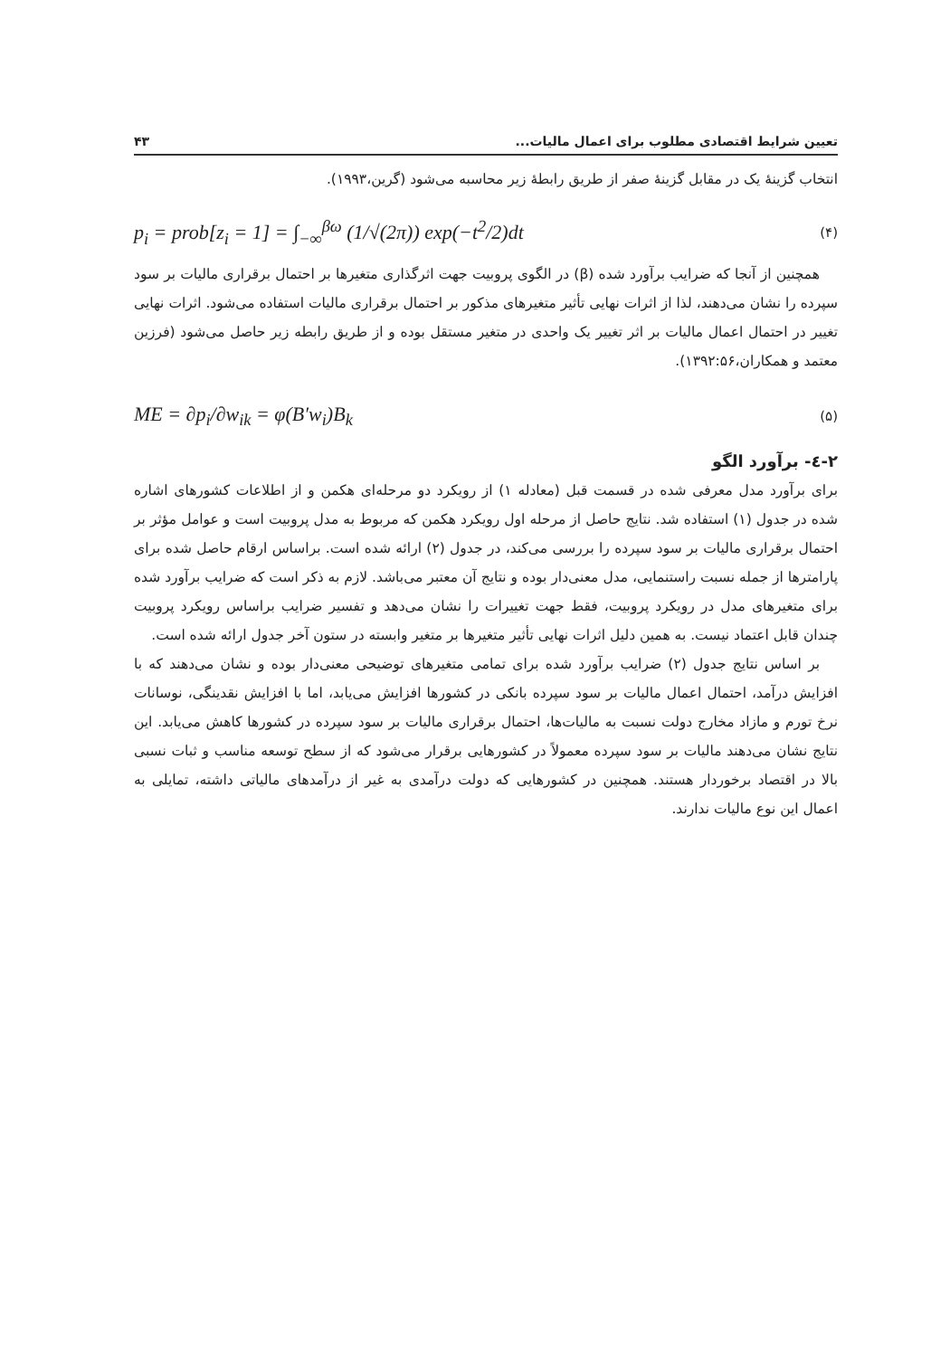تعیین شرایط اقتصادی مطلوب برای اعمال مالیات... ۴۳
انتخاب گزینۀ یک در مقابل گزینۀ صفر از طریق رابطۀ زیر محاسبه می‌شود (گرین،۱۹۹۳).
p<sub>i</sub> = prob[z<sub>i</sub> = 1] = ∫<sub>−∞</sub><sup>βω</sup> (1/√(2π)) exp(−t<sup>2</sup>/2)dt (۴)
همچنین از آنجا که ضرایب برآورد شده (β) در الگوی پروبیت جهت اثرگذاری متغیرها بر احتمال برقراری مالیات بر سود سپرده را نشان می‌دهند، لذا از اثرات نهایی تأثیر متغیرهای مذکور بر احتمال برقراری مالیات استفاده می‌شود. اثرات نهایی تغییر در احتمال اعمال مالیات بر اثر تغییر یک واحدی در متغیر مستقل بوده و از طریق رابطه زیر حاصل می‌شود (فرزین معتمد و همکاران،۱۳۹۲:۵۶).
ME = ∂p<sub>i</sub>/∂w<sub>ik</sub> = φ(B′w<sub>i</sub>)B<sub>k</sub> (۵)
۲-٤- برآورد الگو
برای برآورد مدل معرفی شده در قسمت قبل (معادله ۱) از رویکرد دو مرحله‌ای هکمن و از اطلاعات کشورهای اشاره شده در جدول (۱) استفاده شد. نتایج حاصل از مرحله اول رویکرد هکمن که مربوط به مدل پروبیت است و عوامل مؤثر بر احتمال برقراری مالیات بر سود سپرده را بررسی می‌کند، در جدول (۲) ارائه شده است. براساس ارقام حاصل شده برای پارامترها از جمله نسبت راستنمایی، مدل معنی‌دار بوده و نتایج آن معتبر می‌باشد. لازم به ذکر است که ضرایب برآورد شده برای متغیرهای مدل در رویکرد پروبیت، فقط جهت تغییرات را نشان می‌دهد و تفسیر ضرایب براساس رویکرد پروبیت چندان قابل اعتماد نیست. به همین دلیل اثرات نهایی تأثیر متغیرها بر متغیر وابسته در ستون آخر جدول ارائه شده است.
بر اساس نتایج جدول (۲) ضرایب برآورد شده برای تمامی متغیرهای توضیحی معنی‌دار بوده و نشان می‌دهند که با افزایش درآمد، احتمال اعمال مالیات بر سود سپرده بانکی در کشورها افزایش می‌یابد، اما با افزایش نقدینگی، نوسانات نرخ تورم و مازاد مخارج دولت نسبت به مالیات‌ها، احتمال برقراری مالیات بر سود سپرده در کشورها کاهش می‌یابد. این نتایج نشان می‌دهند مالیات بر سود سپرده معمولاً در کشورهایی برقرار می‌شود که از سطح توسعه مناسب و ثبات نسبی بالا در اقتصاد برخوردار هستند. همچنین در کشورهایی که دولت درآمدی به غیر از درآمدهای مالیاتی داشته، تمایلی به اعمال این نوع مالیات ندارند.